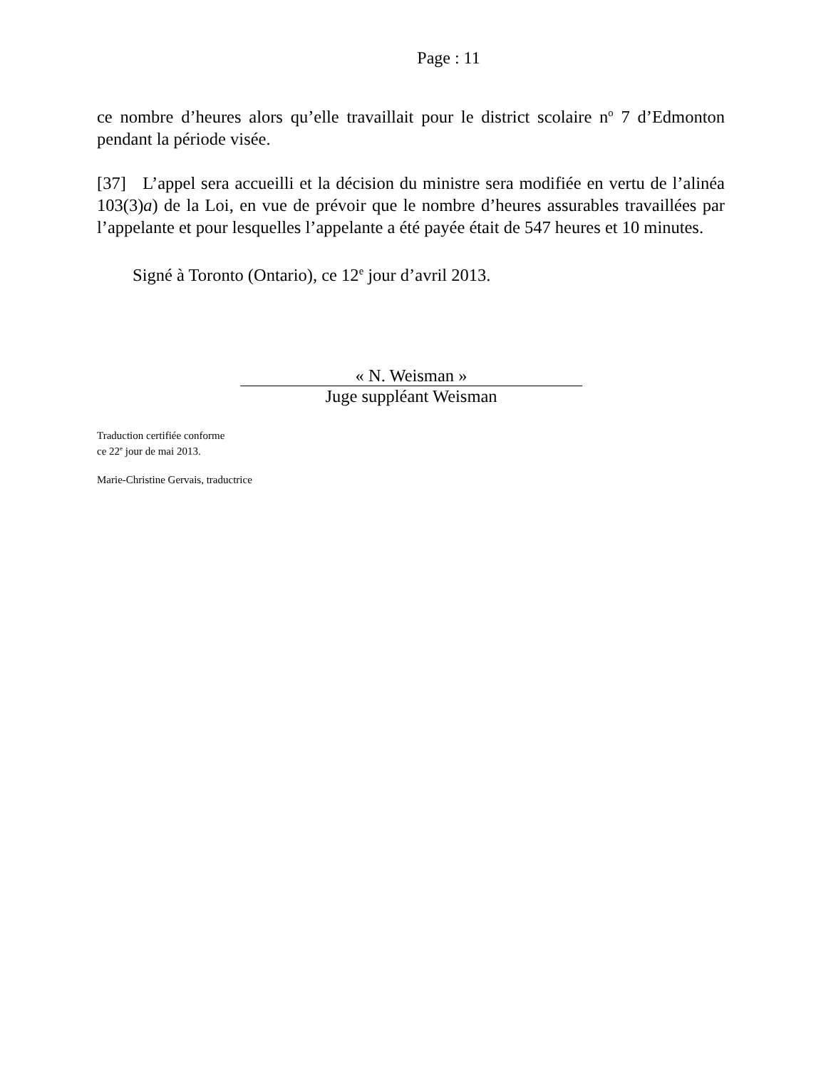Page : 11
ce nombre d’heures alors qu’elle travaillait pour le district scolaire n<sup>o</sup> 7 d’Edmonton pendant la période visée.
[37] L’appel sera accueilli et la décision du ministre sera modifiée en vertu de l’alinéa 103(3)a) de la Loi, en vue de prévoir que le nombre d’heures assurables travaillées par l’appelante et pour lesquelles l’appelante a été payée était de 547 heures et 10 minutes.
Signé à Toronto (Ontario), ce 12<sup>e</sup> jour d’avril 2013.
« N. Weisman »
Juge suppléant Weisman
Traduction certifiée conforme
ce 22<sup>e</sup> jour de mai 2013.
Marie-Christine Gervais, traductrice